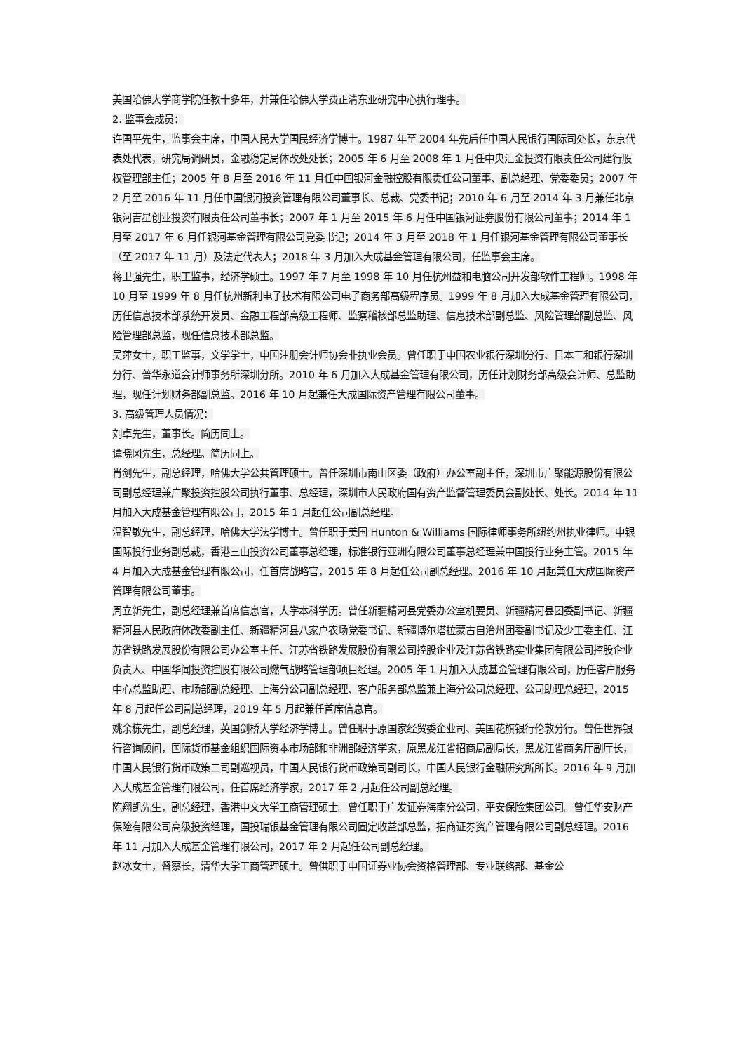美国哈佛大学商学院任教十多年，并兼任哈佛大学费正清东亚研究中心执行理事。
2. 监事会成员：
许国平先生，监事会主席，中国人民大学国民经济学博士。1987 年至 2004 年先后任中国人民银行国际司处长，东京代表处代表，研究局调研员，金融稳定局体改处处长；2005 年 6 月至 2008 年 1 月任中央汇金投资有限责任公司建行股权管理部主任；2005 年 8 月至 2016 年 11 月任中国银河金融控股有限责任公司董事、副总经理、党委委员；2007 年 2 月至 2016 年 11 月任中国银河投资管理有限公司董事长、总裁、党委书记；2010 年 6 月至 2014 年 3 月兼任北京银河吉星创业投资有限责任公司董事长；2007 年 1 月至 2015 年 6 月任中国银河证券股份有限公司董事；2014 年 1 月至 2017 年 6 月任银河基金管理有限公司党委书记；2014 年 3 月至 2018 年 1 月任银河基金管理有限公司董事长（至 2017 年 11 月）及法定代表人；2018 年 3 月加入大成基金管理有限公司，任监事会主席。
蒋卫强先生，职工监事，经济学硕士。1997 年 7 月至 1998 年 10 月任杭州益和电脑公司开发部软件工程师。1998 年 10 月至 1999 年 8 月任杭州新利电子技术有限公司电子商务部高级程序员。1999 年 8 月加入大成基金管理有限公司，历任信息技术部系统开发员、金融工程部高级工程师、监察稽核部总监助理、信息技术部副总监、风险管理部副总监、风险管理部总监，现任信息技术部总监。
吴萍女士，职工监事，文学学士，中国注册会计师协会非执业会员。曾任职于中国农业银行深圳分行、日本三和银行深圳分行、普华永道会计师事务所深圳分所。2010 年 6 月加入大成基金管理有限公司，历任计划财务部高级会计师、总监助理，现任计划财务部副总监。2016 年 10 月起兼任大成国际资产管理有限公司董事。
3. 高级管理人员情况：
刘卓先生，董事长。简历同上。
谭晓冈先生，总经理。简历同上。
肖剑先生，副总经理，哈佛大学公共管理硕士。曾任深圳市南山区委（政府）办公室副主任，深圳市广聚能源股份有限公司副总经理兼广聚投资控股公司执行董事、总经理，深圳市人民政府国有资产监督管理委员会副处长、处长。2014 年 11 月加入大成基金管理有限公司，2015 年 1 月起任公司副总经理。
温智敏先生，副总经理，哈佛大学法学博士。曾任职于美国 Hunton & Williams 国际律师事务所纽约州执业律师。中银国际投行业务副总裁，香港三山投资公司董事总经理，标准银行亚洲有限公司董事总经理兼中国投行业务主管。2015 年 4 月加入大成基金管理有限公司，任首席战略官，2015 年 8 月起任公司副总经理。2016 年 10 月起兼任大成国际资产管理有限公司董事。
周立新先生，副总经理兼首席信息官，大学本科学历。曾任新疆精河县党委办公室机要员、新疆精河县团委副书记、新疆精河县人民政府体改委副主任、新疆精河县八家户农场党委书记、新疆博尔塔拉蒙古自治州团委副书记及少工委主任、江苏省铁路发展股份有限公司办公室主任、江苏省铁路发展股份有限公司控股企业及江苏省铁路实业集团有限公司控股企业负责人、中国华闻投资控股有限公司燃气战略管理部项目经理。2005 年 1 月加入大成基金管理有限公司，历任客户服务中心总监助理、市场部副总经理、上海分公司副总经理、客户服务部总监兼上海分公司总经理、公司助理总经理，2015 年 8 月起任公司副总经理，2019 年 5 月起兼任首席信息官。
姚余栋先生，副总经理，英国剑桥大学经济学博士。曾任职于原国家经贸委企业司、美国花旗银行伦敦分行。曾任世界银行咨询顾问，国际货币基金组织国际资本市场部和非洲部经济学家，原黑龙江省招商局副局长，黑龙江省商务厅副厅长，中国人民银行货币政策二司副巡视员，中国人民银行货币政策司副司长，中国人民银行金融研究所所长。2016 年 9 月加入大成基金管理有限公司，任首席经济学家，2017 年 2 月起任公司副总经理。
陈翔凯先生，副总经理，香港中文大学工商管理硕士。曾任职于广发证券海南分公司，平安保险集团公司。曾任华安财产保险有限公司高级投资经理，国投瑞银基金管理有限公司固定收益部总监，招商证券资产管理有限公司副总经理。2016 年 11 月加入大成基金管理有限公司，2017 年 2 月起任公司副总经理。
赵冰女士，督察长，清华大学工商管理硕士。曾供职于中国证券业协会资格管理部、专业联络部、基金公